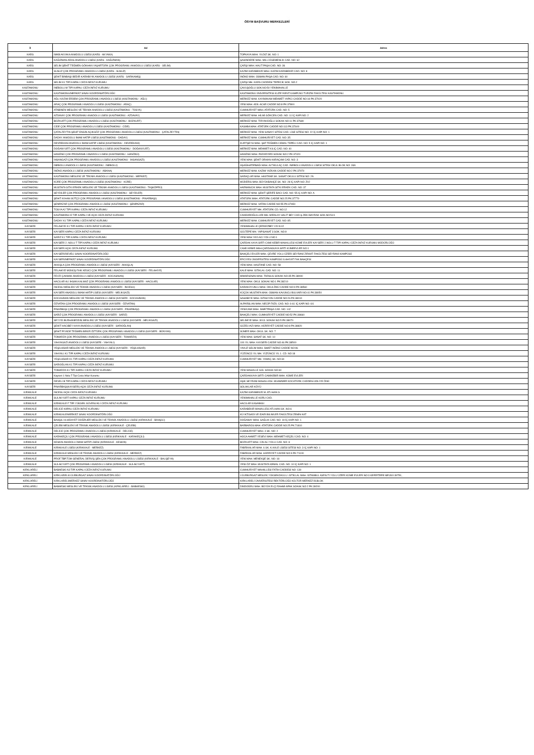ÖSYM BAŞVURU MERKEZLERİ
| İl | Ad | Adres |
| --- | --- | --- |
| KARS | İMKB AKYAKA ANADOLU LİSESİ (KARS - AKYAKA) | TOPKAYA MAH. YILDIZ SK. NO: 1 |
| KARS | KAĞIZMAN ARAS ANADOLU LİSESİ (KARS - KAĞIZMAN) | ŞAHİNDERE MAH. MİLLİ EGEMENLİK CAD. NO: 62 |
| KARS | SELİM ŞEHİT TEĞMEN GÖKHAN YAŞARTÜRK ÇOK PROGRAMLI ANADOLU LİSESİ (KARS - SELİM) | ÇARŞI MAH. HALİT PAŞA CAD. NO: 36 |
| KARS | SUSUZ ÇOK PROGRAMLI ANADOLU LİSESİ (KARS - SUSUZ) | KAZIM KARABEKİR MAH. KAZIM KARABEKİR CAD. NO: 8 |
| KARS | ŞEHİT BİNBAŞI BEDİR KARABIYIK ANADOLU LİSESİ (KARS - SARIKAMIŞ) | İNÖNÜ MAH. OSMAN PAŞA CAD. NO: 60 |
| KARS | SELİM K1 TİPİ KAPALI CEZA İNFAZ KURUMU | ÇARŞI MH. KARS CADDESİ TEPECİK SOK. NO.2 |
| KASTAMONU | İNEBOLU M TİPİ KAPALI CEZA İNFAZ KURUMU | ÇAVUŞOĞLU SOK.NO:50 YENİMAHALLE |
| KASTAMONU | KASTAMONU/MERKEZ SINAV KOORDİNATÖRLÜĞÜ | KASTAMONU ÜNİVERSİTESİ KUZEYKENT KAMPÜSÜ TURİZM FAKÜLTESİ KASTAMONU |
| KASTAMONU | AĞLI KAZIM ERDEM ÇOK PROGRAMLI ANADOLU LİSESİ (KASTAMONU - AĞLI) | MERKEZ MAH. KAYMAKAM MEHMET YAPICI CADDE NO:18 PK:37920 |
| KASTAMONU | ARAÇ ÇOK PROGRAMLI ANADOLU LİSESİ (KASTAMONU - ARAÇ) | YENİ MAH. ADİL ACAR CADDE NO:8 PK:37800 |
| KASTAMONU | ATABİNEN MESLEKİ VE TEKNİK ANADOLU LİSESİ (KASTAMONU - TOSYA) | CUMHURİYET MAH. ATATÜRK CAD. NO: 5 |
| KASTAMONU | AZDAVAY ÇOK PROGRAMLI ANADOLU LİSESİ (KASTAMONU - AZDAVAY) | MERKEZ MAH. HİLMİ GÖKCEN CAD. NO: 11 İÇ KAPI NO: 2 |
| KASTAMONU | BOZKURT ÇOK PROGRAMLI ANADOLU LİSESİ (KASTAMONU - BOZKURT) | MERKEZ MAH. TİRYAKİOĞLU SOKAK NO:11 PK:37680 |
| KASTAMONU | CİDE ÇOK PROGRAMLI ANADOLU LİSESİ (KASTAMONU - CİDE) | KASABA MAH. ATATÜRK CADDE NO:113 PK:37600 |
| KASTAMONU | ÇATALZEYTİN ŞEHİT ENGİN AÇIKGÖZ ÇOK PROGRAMLI ANADOLU LİSESİ (KASTAMONU - ÇATALZEYTİN) | MERKEZ MAH. YENİ SANAYİ SİTESİ CAD. LİSE SİTESİ NO: 22 İÇ KAPI NO: 1 |
| KASTAMONU | DADAY ANADOLU İMAM HATİP LİSESİ (KASTAMONU - DADAY) | MERKEZ MAH. CUMHURİYET CAD. NO: 35 |
| KASTAMONU | DEVREKANİ ANADOLU İMAM HATİP LİSESİ (KASTAMONU - DEVREKANİ) | KURTŞEYH MAH. ŞHT.TEĞMEN CEMAL TEPELİ CAD. NO: 5 İÇ KAPI NO: 1 |
| KASTAMONU | DOĞANYURT ÇOK PROGRAMLI ANADOLU LİSESİ (KASTAMONU - DOĞANYURT) | MERKEZ MAH. MEHMET KILIÇ CAD. NO: 40 |
| KASTAMONU | HANÖNÜ ÇOK PROGRAMLI ANADOLU LİSESİ (KASTAMONU - HANÖNÜ) | HANÖNÜ MAH. PAZARYERİ SOKAK NO:2 PK:37420 |
| KASTAMONU | İHSANGAZİ ÇOK PROGRAMLI ANADOLU LİSESİ (KASTAMONU - İHSANGAZİ) | YENİ MAH. ŞEHİT ORHAN KARAÇAM CAD. NO: 3 |
| KASTAMONU | İNEBOLU ANADOLU LİSESİ (KASTAMONU - İNEBOLU) | AŞAĞIHATİPBAĞI MAH. ALTIKULAÇ CAD. İNEBOLU ANADOLU LİSESİ SİTESİ OKUL BLOK NO: 33A |
| KASTAMONU | İNÖNÜ ANADOLU LİSESİ (KASTAMONU - ABANA) | MERKEZ MAH. KAZIM YAZKAN CADDE NO:2 PK:37970 |
| KASTAMONU | KASTAMONU MESLEKİ VE TEKNİK ANADOLU LİSESİ (KASTAMONU - MERKEZ) | SARAÇLAR MAH. HASTANE SK. SANAT OKULU SİTESİ NO: 2A |
| KASTAMONU | KÜRE ÇOK PROGRAMLI ANADOLU LİSESİ (KASTAMONU - KÜRE) | MÜDERİS MAH. BÜYÜKBAHÇE SK. NO: 28 İÇ KAPI NO: Z02 |
| KASTAMONU | MUSTAFA SITKI ERKEK MESLEKİ VE TEKNİK ANADOLU LİSESİ (KASTAMONU - TAŞKÖPRÜ) | HARMANCIK MAH. MUSTAFA SITKI ERKEK CAD. NO: 37 |
| KASTAMONU | SEYDİLER ÇOK PROGRAMLI ANADOLU LİSESİ (KASTAMONU - SEYDİLER) | MERKEZ MAH. ŞEHİT ŞERİFE BACI CAD. NO: 55 İÇ KAPI NO: A |
| KASTAMONU | ŞEHİT AYHAN SÜTÇÜ ÇOK PROGRAMLI ANADOLU LİSESİ (KASTAMONU - PINARBAŞI) | ATATÜRK MAH. ATATÜRK CADDE NO:25 PK:37770 |
| KASTAMONU | ŞENPAZAR ÇOK PROGRAMLI ANADOLU LİSESİ (KASTAMONU - ŞENPAZAR) | MERKEZ MAH. VATAN CADDE NO:55 PK:37650 |
| KASTAMONU | TOSYA A2 TİPİ KAPALI CEZA İNFAZ KURUMU | CUMHURİYET MH. ATATÜRK CD. NO:12 |
| KASTAMONU | KASTAMONU E TİPİ KAPALI VE AÇIK CEZA İNFAZ KURUMU | CANDAROĞULLARI MH. MİRALAY HALİT BEY CAD.Ş.ZEKİ BAYRAK SOK.NO:51/1 |
| KASTAMONU | DADAY K1 TİPİ KAPALI CEZA İNFAZ KURUMU | MERKEZ MAH. CUMHURİYET CAD. NO: 85 |
| KAYSERİ | FELAHİYE K1 TİPİ KAPALI CEZA İNFAZ KURUMU | YENİMAHALLE ÇERKEZBEY CD.N:42 |
| KAYSERİ | KAYSERİ KAPALI CEZA İNFAZ KURUMU | GÜLTEPE MH. YAPISANAT 3 SOK. NO:9 |
| KAYSERİ | SARIZ K1 TİPİ KAPALI CEZA İNFAZ KURUMU | YENİ MAH YAYLACI YOLU NO:1 |
| KAYSERİ | KAYSERİ 2. NOLU T TİPİ KAPALI CEZA İNFAZ KURUMU | ÇARDAK KAYA SIRTI CAMİ KEBİR MAHALLESİ KÜME EVLERİ KAYSERİ 2.NOLU T TİPİ KAPALI CEZA İNFAZ KURUMU MÜDÜRLÜĞÜ |
| KAYSERİ | KAYSERİ AÇIK CEZA İNFAZ KURUMU | CAMİİ KEBİR MAH.ÇARDAKKAYA SIRTI KÜMEEVLER NO:1 |
| KAYSERİ | KAYSERİ/DEVELİ SINAV KOORDİNATÖRLÜĞÜ | BAHÇELİ EVLER MAH. ÇEVRE YOLU ÜZERİ SEYRANİ ZİRAAT FAKÜLTESİ SEYRANİ KAMPÜSÜ |
| KAYSERİ | KAYSERİ/MERKEZ SINAV KOORDİNATÖRLÜĞÜ | ERCİYES ÜNİVERSİTESİ KAMPÜSÜ İLAHİYAT FAK BAHÇESİ |
| KAYSERİ | AKKIŞLA ÇOK PROGRAMLI ANADOLU LİSESİ (KAYSERİ - AKKIŞLA) | YENİ MAH. HASTANE CAD. NO: 58 |
| KAYSERİ | FELAHİYE MÜNÜŞ FAİK KESİCİ ÇOK PROGRAMLI ANADOLU LİSESİ (KAYSERİ - FELAHİYE) | KALE MAH. İSTİKLAL CAD. NO: 11 |
| KAYSERİ | FEVZİ ÇAKMAK ANADOLU LİSESİ (KAYSERİ - KOCASİNAN) | MİMARSİNAN MAH. TARSUS SOKAK NO:35 PK:38090 |
| KAYSERİ | HACILAR ALİ İHSAN KALMAZ ÇOK PROGRAMLI ANADOLU LİSESİ (KAYSERİ - HACILAR) | YENİ MAH. OKUL SOKAK NO:1 PK:38210 |
| KAYSERİ | İNCESU MESLEKİ VE TEKNİK ANADOLU LİSESİ (KAYSERİ - İNCESU) | KARAKOYUNLU MAH. OKULÖNÜ CADDE NO:9 PK:38560 |
| KAYSERİ | KAYSERİ ANADOLU İMAM HATİP LİSESİ (KAYSERİ - MELİKGAZİ) | KÜÇÜK MUSTAFA MAH. OSMAN KAVUNCU BULVARI NO:41 PK:38050 |
| KAYSERİ | KOCASİNAN MESLEKİ VE TEKNİK ANADOLU LİSESİ (KAYSERİ - KOCASİNAN) | SAHABİYE MAH. İSTASYON CADDE NO:26 PK:38010 |
| KAYSERİ | ÖZVATAN ÇOK PROGRAMLI ANADOLU LİSESİ (KAYSERİ - ÖZVATAN) | ALPARSLAN MAH. NECİP FAZIL CAD. NO: 6-61 İÇ KAPI NO: 6/1 |
| KAYSERİ | PINARBAŞI ÇOK PROGRAMLI ANADOLU LİSESİ (KAYSERİ - PINARBAŞI) | YENİCAMİ MAH. İSMETPAŞA CAD. NO: 142 |
| KAYSERİ | SARIZ ÇOK PROGRAMLI ANADOLU LİSESİ (KAYSERİ - SARIZ) | BAHÇELİ MAH. CUMHURİYET CADDE NO:52 PK:38660 |
| KAYSERİ | SEYYİD BURHANEDDİN MESLEKİ VE TEKNİK ANADOLU LİSESİ (KAYSERİ - MELİKGAZİ) | SELİMİYE MAH. 3013. SOKAK NO:5 PK:38070 |
| KAYSERİ | ŞEHİT HACIBEY KAYA ANADOLU LİSESİ (KAYSERİ - SARIOĞLAN) | GÜZELYAZI MAH. HÜRRİYET CADDE NO:8 PK:38820 |
| KAYSERİ | ŞEHİT PİYADE TEĞMEN BEKİR ÖZTÜRK ÇOK PROGRAMLI ANADOLU LİSESİ (KAYSERİ - BÜNYAN) | SÜMER MAH. OKUL SK. NO: 7 |
| KAYSERİ | TOMARZA ÇOK PROGRAMLI ANADOLU LİSESİ (KAYSERİ - TOMARZA) | YENİ MAH. SANAT SK. NO: 10 |
| KAYSERİ | YAHYAGAZİ ANADOLU LİSESİ (KAYSERİ - YAHYALI) | 100.YIL MAH. KAYSERİ CADDE NO:46 PK:38500 |
| KAYSERİ | YEŞİLHİSAR MESLEKİ VE TEKNİK ANADOLU LİSESİ (KAYSERİ - YEŞİLHİSAR) | YAVUZ SELİM MAH. İSMET İNÖNÜ CADDE NO:96 |
| KAYSERİ | YAHYALI K1 TİPİ KAPALI CEZA İNFAZ KURUMU | YÜZÜNCÜ YIL MH. YÜZÜNCÜ YIL 1. CD. NO:18 |
| KAYSERİ | YEŞİLHİSAR K1 TİPİ KAPALI CEZA İNFAZ KURUMU | CUMHURİYET MH. YAMAÇ SK. NO:34 |
| KAYSERİ | SARIOĞLAN K1 TİPİ KAPALI CEZA İNFAZ KURUMU | |
| KAYSERİ | TOMARZA K1 TİPİ KAPALI CEZA İNFAZ KURUMU | YENİ MAHALLE GÜL SOKAK NO:60 |
| KAYSERİ | Kayseri 1 Nolu T Tipi Ceza İnfaz Kurumu | ÇARDAKKAYA SIRTI CAMİKEBİR MAH. KÜME EVLERİ |
| KAYSERİ | DEVELİ B TİPİ KAPALI CEZA İNFAZ KURUMU | AŞIK SEYRANİ MAHALLESİ- MUAMMER KOCATÜRK CADDESİ ADLİYE ÖNÜ |
| KAYSERİ | PINARBAŞI(KAYSERİ) AÇIK CEZA İNFAZ KURUMU | SOLAKLAR KÖYÜ |
| KIRIKKALE | İNCESU AÇIK CEZA İNFAZ KURUMU | KAZIM KARABEKİR M. ATLIHAN S |
| KIRIKKALE | SULAKYURT KAPALI CEZA İNFAZ KURUMU | YENİMAHALLE KORU CAD. |
| KIRIKKALE | KIRIKKALE F TİPİ YÜKSEK GÜVENLİKLİ CEZA İNFAZ KURUMU | HACILAR KASABASI |
| KIRIKKALE | DELİCE KAPALI CEZA İNFAZ KURUMU | KARABEKİR MAHALLESİ ATLIHAN SK .NO:6 |
| KIRIKKALE | KIRIKKALE/MERKEZ SINAV KOORDİNATÖRLÜĞÜ | KÜ İKTİSADİ VE İDARİ BİLİMLER FAKÜLTESİ ZEMİN KAT |
| KIRIKKALE | BAHŞILI H.HİDAYET DOĞRUER MESLEKİ VE TEKNİK ANADOLU LİSESİ (KIRIKKALE - BAHŞİLİ) | DOĞANAY MAH. SAĞLIK CAD. NO: 19 İÇ KAPI NO: 1 |
| KIRIKKALE | ÇELEBİ MESLEKİ VE TEKNİK ANADOLU LİSESİ (KIRIKKALE - ÇELEBİ) | BARBAROS MAH. ATATÜRK CADDE NO:25 PK:71810 |
| KIRIKKALE | DELİCE ÇOK PROGRAMLI ANADOLU LİSESİ (KIRIKKALE - DELİCE) | CUMHURİYET MAH. 4 SK. NO: 2 |
| KIRIKKALE | KARAKEÇİLİ ÇOK PROGRAMLI ANADOLU LİSESİ (KIRIKKALE - KARAKEÇİLİ) | HOCA AHMET YESEVİ MAH. MEHMET KEÇELİ CAD. NO: 4 |
| KIRIKKALE | KESKİN ANADOLU İMAM HATİP LİSESİ (KIRIKKALE - KESKİN) | BOZKURT MAH. CİN ALİ YOLU CAD. NO: 8 |
| KIRIKKALE | KIRIKKALE LİSESİ (KIRIKKALE - MERKEZ) | FABRİKALAR MAH. 6 SK. K.KALE LİSESİ SİTESİ NO: 3 İÇ KAPI NO: 1 |
| KIRIKKALE | KIRIKKALE MESLEKİ VE TEKNİK ANADOLU LİSESİ (KIRIKKALE - MERKEZ) | FABRİKALAR MAH. HÜRRİYET CADDE NO:9 PK:71100 |
| KIRIKKALE | PROF.TBP.TÜM GENERAL DERVİŞ ŞEN ÇOK PROGRAMLI ANADOLU LİSESİ (KIRIKKALE - BALIŞEYH) | YENİ MAH. MENEKŞE SK. NO: 18 |
| KIRIKKALE | SULAKYURT ÇOK PROGRAMLI ANADOLU LİSESİ (KIRIKKALE - SULAKYURT) | YENİ ÖZ MAH. MUSTAFA KEMAL CAD. NO: 10 İÇ KAPI NO: 1 |
| KIRKLARELİ | BABAESKİ A3 TİPİ KAPALI CEZA İNFAZ KURUMU | CUMHURİYET MAHALLESİ FATİH CADDESİ NO: 130 |
| KIRKLARELİ | KIRKLARELİ/LÜLEBURGAZ SINAV KOORDİNATÖRLÜĞÜ | LÜLEBURGAZ MESLEK YÜKSEKOKULU -İSTİKLAL MAH. İSTANBUL ASFALTI YOLU ÜZERİ KÜME EVLERİ NO:3 KEPİRTEPE MEVKİİ 39750, |
| KIRKLARELİ | KIRKLARELİ/MERKEZ SINAV KOORDİNATÖRLÜĞÜ | KIRKLARELİ ÜNİVERSİTESİ REKTÖRLÜĞÜ KÜLTÜR MERKEZİ B.BLOK |
| KIRKLARELİ | BABAESKİ MESLEKİ VE TEKNİK ANADOLU LİSESİ (KIRKLARELİ - BABAESKİ) | DİNDOĞRU MAH. BÜYÜK ELÇİ RAHMİ APAK SOKAK NO:2 PK:39200 |